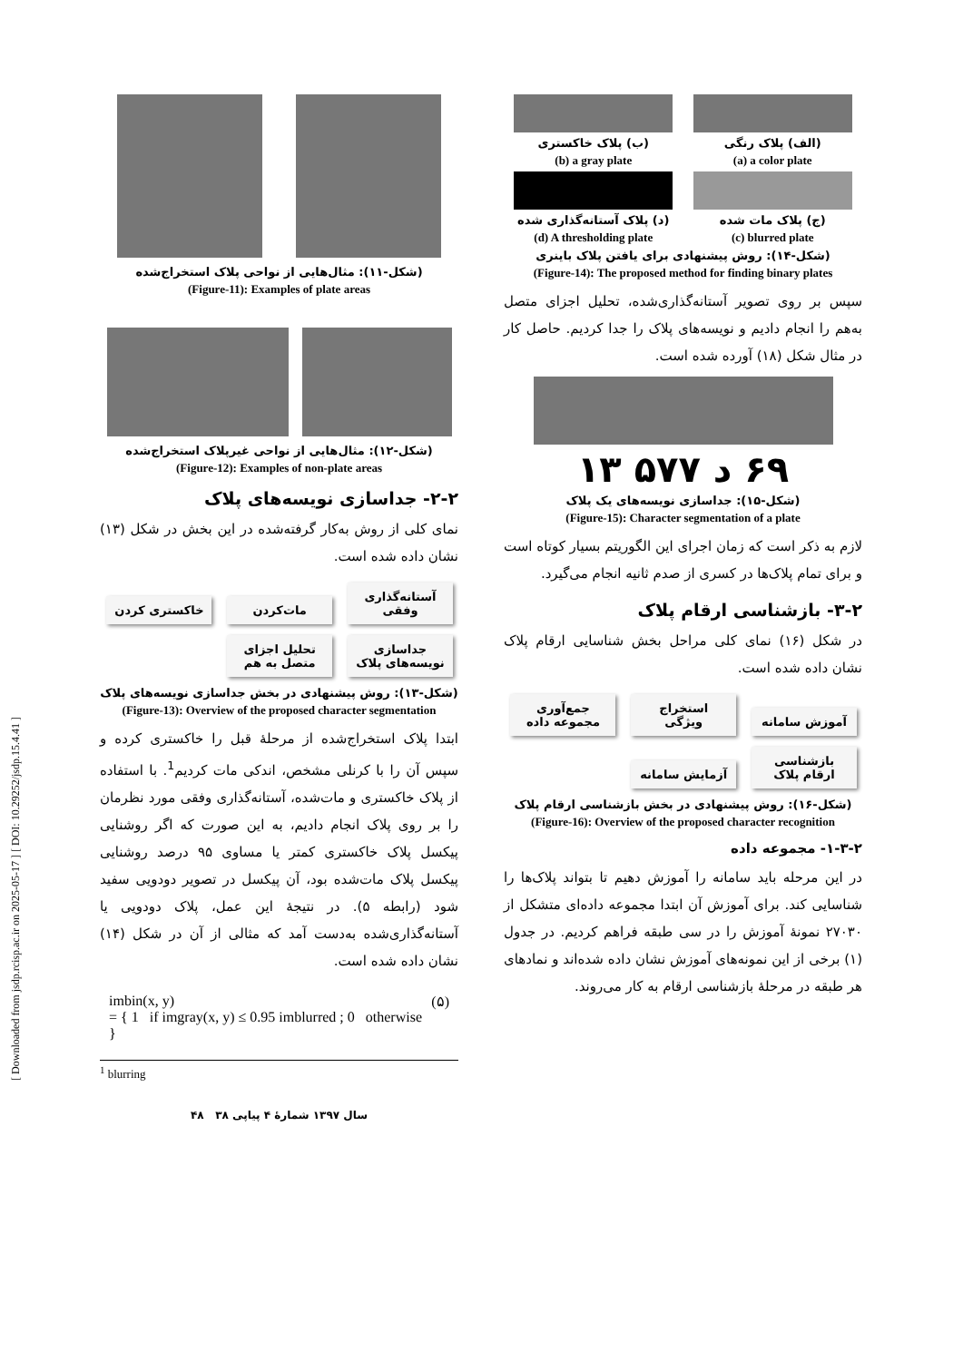[ Downloaded from jsdp.rcisp.ac.ir on 2025-05-17 ] [ DOI: 10.29252/jsdp.15.4.41 ]
(شکل-۱۱): مثال‌هایی از نواحی پلاک استخراج‌شده
(Figure-11): Examples of plate areas
(شکل-۱۲): مثال‌هایی از نواحی غیرپلاک استخراج‌شده
(Figure-12): Examples of non-plate areas
۲-۲- جداسازی نویسه‌های پلاک
نمای کلی از روش به‌کار گرفته‌شده در این بخش در شکل (۱۳) نشان داده شده است.
آستانه‌گذاری وفقی مات‌کردن خاکستری کردن
جداسازی نویسه‌های پلاک تحلیل اجزای متصل به هم
(شکل-۱۳): روش پیشنهادی در بخش جداسازی نویسه‌های پلاک
(Figure-13): Overview of the proposed character segmentation
ابتدا پلاک استخراج‌شده از مرحلهٔ قبل را خاکستری کرده و سپس آن را با کرنلی مشخص، اندکی مات کردیم<sup>1</sup>. با استفاده از پلاک خاکستری و مات‌شده، آستانه‌گذاری وفقی مورد نظرمان را بر روی پلاک انجام دادیم، به این صورت که اگر روشنایی پیکسل پلاک خاکستری کمتر یا مساوی ۹۵ درصد روشنایی پیکسل پلاک مات‌شده بود، آن پیکسل در تصویر دودویی سفید شود (رابطه ۵). در نتیجهٔ این عمل، پلاک دودویی یا آستانه‌گذاری‌شده به‌دست آمد که مثالی از آن در شکل (۱۴) نشان داده شده است.
imbin(x, y)
= { 1 if imgray(x, y) ≤ 0.95 imblurred ; 0 otherwise }
(۵)
<sup>1</sup> blurring
سال ۱۳۹۷ شمارهٔ ۴ پیاپی ۳۸ ۴۸
(الف) پلاک رنگی
(a) a color plate
(ب) پلاک خاکستری
(b) a gray plate
(ج) پلاک مات شده
(c) blurred plate
(د) پلاک آستانه‌گذاری شده
(d) A thresholding plate
(شکل-۱۴): روش پیشنهادی برای یافتن پلاک باینری
(Figure-14): The proposed method for finding binary plates
سپس بر روی تصویر آستانه‌گذاری‌شده، تحلیل اجزای متصل به‌هم را انجام دادیم و نویسه‌های پلاک را جدا کردیم. حاصل کار در مثال شکل (۱۸) آورده شده است.
۶۹ د ۵۷۷ ۱۳
(شکل-۱۵): جداسازی نویسه‌های یک پلاک
(Figure-15): Character segmentation of a plate
لازم به ذکر است که زمان اجرای این الگوریتم بسیار کوتاه است و برای تمام پلاک‌ها در کسری از صدم ثانیه انجام می‌گیرد.
۳-۲- بازشناسی ارقام پلاک
در شکل (۱۶) نمای کلی مراحل بخش شناسایی ارقام پلاک نشان داده شده است.
آموزش سامانه استخراج ویژگی جمع‌آوری مجموعه داده
بازشناسی ارقام پلاک آزمایش سامانه
(شکل-۱۶): روش پیشنهادی در بخش بازشناسی ارقام پلاک
(Figure-16): Overview of the proposed character recognition
۱-۳-۲- مجموعه داده
در این مرحله باید سامانه را آموزش دهیم تا بتواند پلاک‌ها را شناسایی کند. برای آموزش آن ابتدا مجموعه داده‌ای متشکل از ۲۷۰۳۰ نمونهٔ آموزش را در سی طبقه فراهم کردیم. در جدول (۱) برخی از این نمونه‌های آموزش نشان داده شده‌اند و نمادهای هر طبقه در مرحلهٔ بازشناسی ارقام به کار می‌روند.